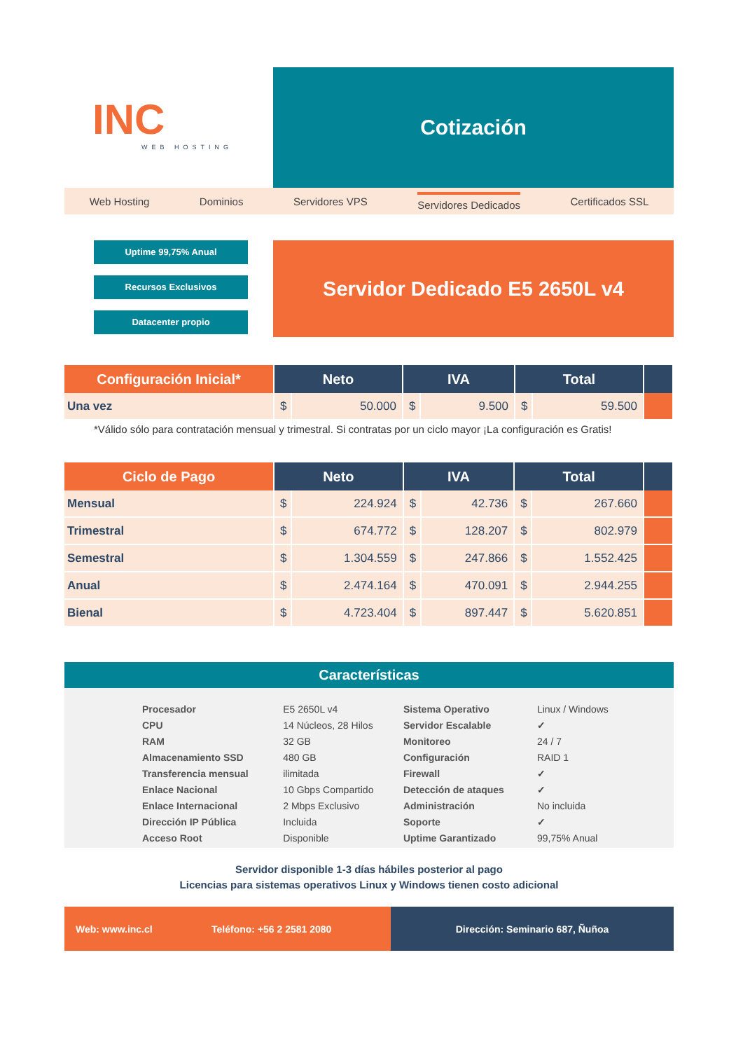INC
WEB HOSTING
Cotización
Web Hosting Dominios Servidores VPS Servidores Dedicados Certificados SSL
Uptime 99,75% Anual
Recursos Exclusivos
Datacenter propio
Servidor Dedicado E5 2650L v4
| Configuración Inicial* | Neto | | IVA | | Total | | |
| --- | --- | --- | --- | --- | --- | --- | --- |
| Una vez | $ | 50.000 | $ | 9.500 | $ | 59.500 | |
*Válido sólo para contratación mensual y trimestral. Si contratas por un ciclo mayor ¡La configuración es Gratis!
| Ciclo de Pago | Neto | | IVA | | Total | | |
| --- | --- | --- | --- | --- | --- | --- | --- |
| Mensual | $ | 224.924 | $ | 42.736 | $ | 267.660 | |
| Trimestral | $ | 674.772 | $ | 128.207 | $ | 802.979 | |
| Semestral | $ | 1.304.559 | $ | 247.866 | $ | 1.552.425 | |
| Anual | $ | 2.474.164 | $ | 470.091 | $ | 2.944.255 | |
| Bienal | $ | 4.723.404 | $ | 897.447 | $ | 5.620.851 | |
Características
| Procesador | E5 2650L v4 | Sistema Operativo | Linux / Windows |
| CPU | 14 Núcleos, 28 Hilos | Servidor Escalable | ✓ |
| RAM | 32 GB | Monitoreo | 24 / 7 |
| Almacenamiento SSD | 480 GB | Configuración | RAID 1 |
| Transferencia mensual | ilimitada | Firewall | ✓ |
| Enlace Nacional | 10 Gbps Compartido | Detección de ataques | ✓ |
| Enlace Internacional | 2 Mbps Exclusivo | Administración | No incluida |
| Dirección IP Pública | Incluida | Soporte | ✓ |
| Acceso Root | Disponible | Uptime Garantizado | 99,75% Anual |
Servidor disponible 1-3 días hábiles posterior al pago
Licencias para sistemas operativos Linux y Windows tienen costo adicional
Web: www.inc.cl Teléfono: +56 2 2581 2080 Dirección: Seminario 687, Ñuñoa